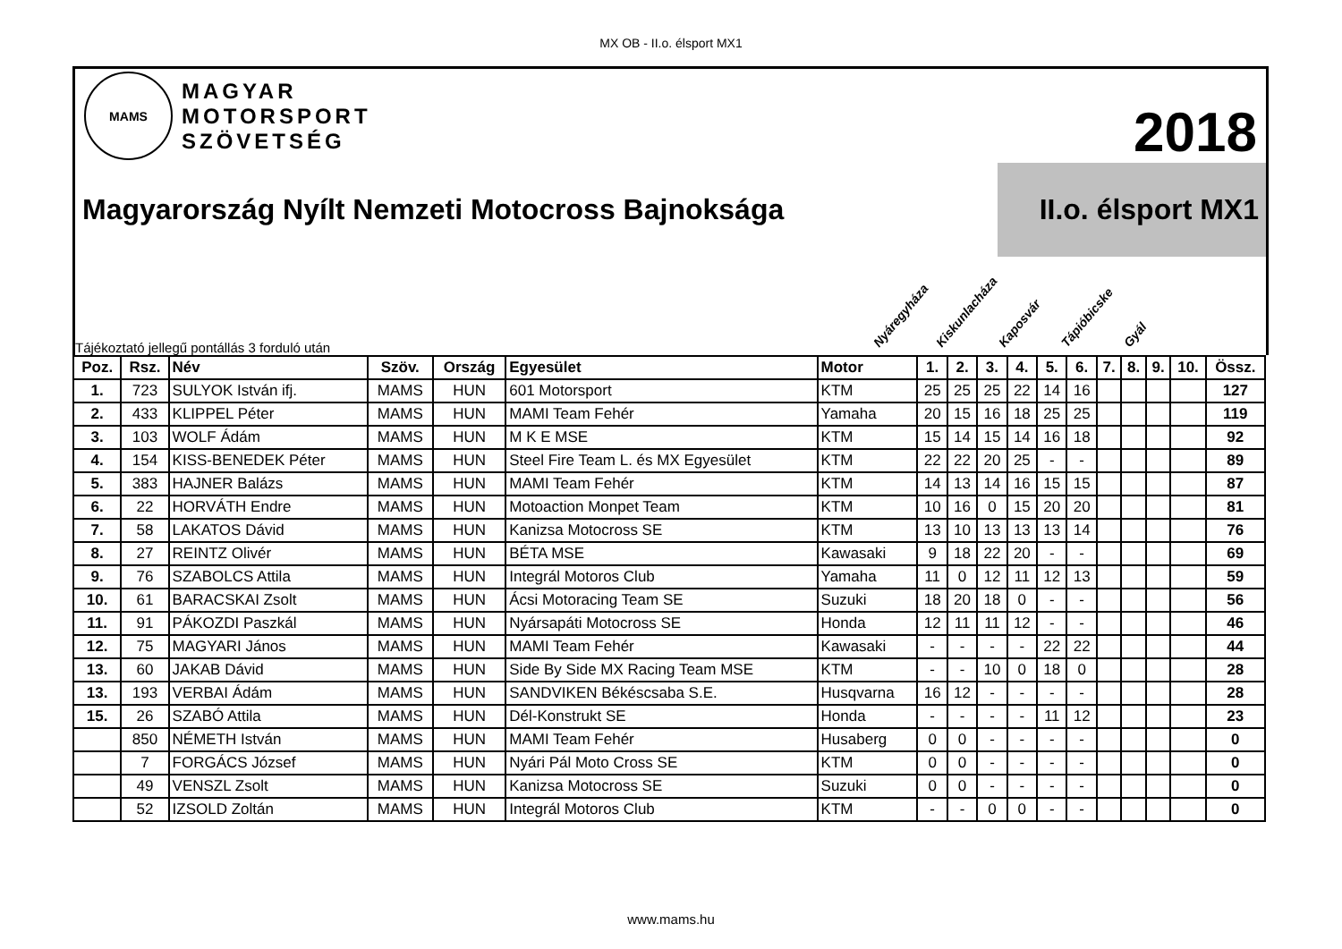MX OB - II.o. élsport MX1
MAMS
MAGYAR
MOTORSPORT
SZÖVETSÉG
2018
Magyarország Nyílt Nemzeti Motocross Bajnoksága
II.o. élsport MX1
Tájékoztató jellegű pontállás 3 forduló után
Nyáregyháza
Kiskunlacháza
Kaposvár
Tápióbicske
Gyál
| Poz. | Rsz. | Név | Szöv. | Ország | Egyesület | Motor | 1. | 2. | 3. | 4. | 5. | 6. | 7. | 8. | 9. | 10. | Össz. |
| --- | --- | --- | --- | --- | --- | --- | --- | --- | --- | --- | --- | --- | --- | --- | --- | --- | --- |
| 1. | 723 | SULYOK István ifj. | MAMS | HUN | 601 Motorsport | KTM | 25 | 25 | 25 | 22 | 14 | 16 | | | | | 127 |
| 2. | 433 | KLIPPEL Péter | MAMS | HUN | MAMI Team Fehér | Yamaha | 20 | 15 | 16 | 18 | 25 | 25 | | | | | 119 |
| 3. | 103 | WOLF Ádám | MAMS | HUN | M K E MSE | KTM | 15 | 14 | 15 | 14 | 16 | 18 | | | | | 92 |
| 4. | 154 | KISS-BENEDEK Péter | MAMS | HUN | Steel Fire Team L. és MX Egyesület | KTM | 22 | 22 | 20 | 25 | - | - | | | | | 89 |
| 5. | 383 | HAJNER Balázs | MAMS | HUN | MAMI Team Fehér | KTM | 14 | 13 | 14 | 16 | 15 | 15 | | | | | 87 |
| 6. | 22 | HORVÁTH Endre | MAMS | HUN | Motoaction Monpet Team | KTM | 10 | 16 | 0 | 15 | 20 | 20 | | | | | 81 |
| 7. | 58 | LAKATOS Dávid | MAMS | HUN | Kanizsa Motocross SE | KTM | 13 | 10 | 13 | 13 | 13 | 14 | | | | | 76 |
| 8. | 27 | REINTZ Olivér | MAMS | HUN | BÉTA MSE | Kawasaki | 9 | 18 | 22 | 20 | - | - | | | | | 69 |
| 9. | 76 | SZABOLCS Attila | MAMS | HUN | Integrál Motoros Club | Yamaha | 11 | 0 | 12 | 11 | 12 | 13 | | | | | 59 |
| 10. | 61 | BARACSKAI Zsolt | MAMS | HUN | Ácsi Motoracing Team SE | Suzuki | 18 | 20 | 18 | 0 | - | - | | | | | 56 |
| 11. | 91 | PÁKOZDI Paszkál | MAMS | HUN | Nyársapáti Motocross SE | Honda | 12 | 11 | 11 | 12 | - | - | | | | | 46 |
| 12. | 75 | MAGYARI János | MAMS | HUN | MAMI Team Fehér | Kawasaki | - | - | - | - | 22 | 22 | | | | | 44 |
| 13. | 60 | JAKAB Dávid | MAMS | HUN | Side By Side MX Racing Team MSE | KTM | - | - | 10 | 0 | 18 | 0 | | | | | 28 |
| 13. | 193 | VERBAI Ádám | MAMS | HUN | SANDVIKEN Békéscsaba S.E. | Husqvarna | 16 | 12 | - | - | - | - | | | | | 28 |
| 15. | 26 | SZABÓ Attila | MAMS | HUN | Dél-Konstrukt SE | Honda | - | - | - | - | 11 | 12 | | | | | 23 |
| | 850 | NÉMETH István | MAMS | HUN | MAMI Team Fehér | Husaberg | 0 | 0 | - | - | - | - | | | | | 0 |
| | 7 | FORGÁCS József | MAMS | HUN | Nyári Pál Moto Cross SE | KTM | 0 | 0 | - | - | - | - | | | | | 0 |
| | 49 | VENSZL Zsolt | MAMS | HUN | Kanizsa Motocross SE | Suzuki | 0 | 0 | - | - | - | - | | | | | 0 |
| | 52 | IZSOLD Zoltán | MAMS | HUN | Integrál Motoros Club | KTM | - | - | 0 | 0 | - | - | | | | | 0 |
www.mams.hu